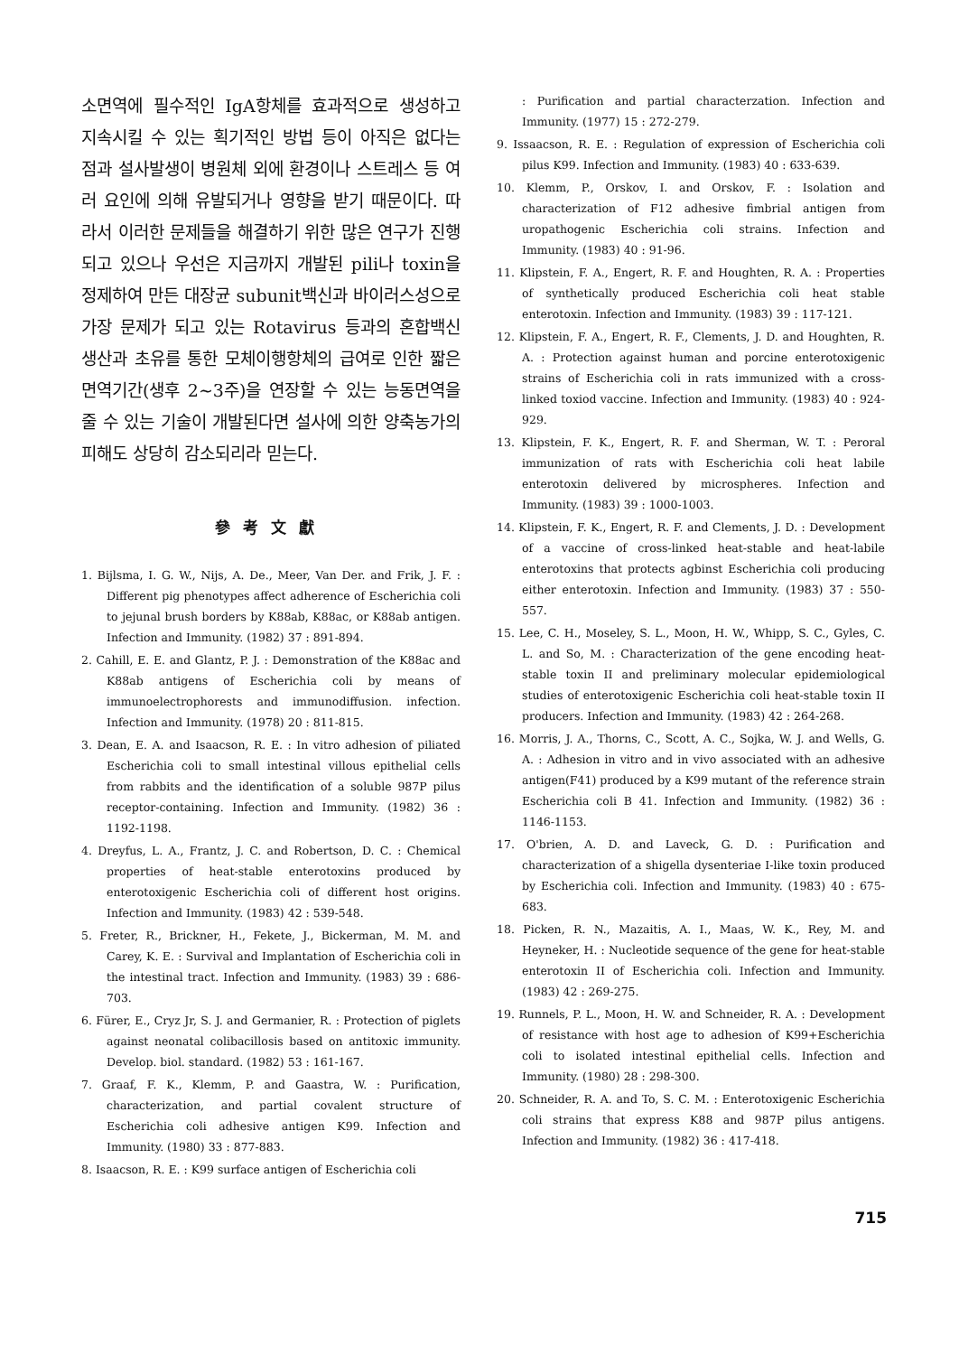소면역에 필수적인 IgA항체를 효과적으로 생성하고 지속시킬 수 있는 획기적인 방법 등이 아직은 없다는 점과 설사발생이 병원체 외에 환경이나 스트레스 등 여러 요인에 의해 유발되거나 영향을 받기 때문이다. 따라서 이러한 문제들을 해결하기 위한 많은 연구가 진행되고 있으나 우선은 지금까지 개발된 pili나 toxin을 정제하여 만든 대장균 subunit백신과 바이러스성으로 가장 문제가 되고 있는 Rotavirus 등과의 혼합백신 생산과 초유를 통한 모체이행항체의 급여로 인한 짧은 면역기간(생후 2~3주)을 연장할 수 있는 능동면역을 줄 수 있는 기술이 개발된다면 설사에 의한 양축농가의 피해도 상당히 감소되리라 믿는다.
參考文獻
1. Bijlsma, I. G. W., Nijs, A. De., Meer, Van Der. and Frik, J. F. : Different pig phenotypes affect adherence of Escherichia coli to jejunal brush borders by K88ab, K88ac, or K88ab antigen. Infection and Immunity. (1982) 37 : 891-894.
2. Cahill, E. E. and Glantz, P. J. : Demonstration of the K88ac and K88ab antigens of Escherichia coli by means of immunoelectrophorests and immunodiffusion. infection. Infection and Immunity. (1978) 20 : 811-815.
3. Dean, E. A. and Isaacson, R. E. : In vitro adhesion of piliated Escherichia coli to small intestinal villous epithelial cells from rabbits and the identification of a soluble 987P pilus receptor-containing. Infection and Immunity. (1982) 36 : 1192-1198.
4. Dreyfus, L. A., Frantz, J. C. and Robertson, D. C. : Chemical properties of heat-stable enterotoxins produced by enterotoxigenic Escherichia coli of different host origins. Infection and Immunity. (1983) 42 : 539-548.
5. Freter, R., Brickner, H., Fekete, J., Bickerman, M. M. and Carey, K. E. : Survival and Implantation of Escherichia coli in the intestinal tract. Infection and Immunity. (1983) 39 : 686-703.
6. Fürer, E., Cryz Jr, S. J. and Germanier, R. : Protection of piglets against neonatal colibacillosis based on antitoxic immunity. Develop. biol. standard. (1982) 53 : 161-167.
7. Graaf, F. K., Klemm, P. and Gaastra, W. : Purification, characterization, and partial covalent structure of Escherichia coli adhesive antigen K99. Infection and Immunity. (1980) 33 : 877-883.
8. Isaacson, R. E. : K99 surface antigen of Escherichia coli
: Purification and partial characterzation. Infection and Immunity. (1977) 15 : 272-279.
9. Issaacson, R. E. : Regulation of expression of Escherichia coli pilus K99. Infection and Immunity. (1983) 40 : 633-639.
10. Klemm, P., Orskov, I. and Orskov, F. : Isolation and characterization of F12 adhesive fimbrial antigen from uropathogenic Escherichia coli strains. Infection and Immunity. (1983) 40 : 91-96.
11. Klipstein, F. A., Engert, R. F. and Houghten, R. A. : Properties of synthetically produced Escherichia coli heat stable enterotoxin. Infection and Immunity. (1983) 39 : 117-121.
12. Klipstein, F. A., Engert, R. F., Clements, J. D. and Houghten, R. A. : Protection against human and porcine enterotoxigenic strains of Escherichia coli in rats immunized with a cross-linked toxiod vaccine. Infection and Immunity. (1983) 40 : 924-929.
13. Klipstein, F. K., Engert, R. F. and Sherman, W. T. : Peroral immunization of rats with Escherichia coli heat labile enterotoxin delivered by microspheres. Infection and Immunity. (1983) 39 : 1000-1003.
14. Klipstein, F. K., Engert, R. F. and Clements, J. D. : Development of a vaccine of cross-linked heat-stable and heat-labile enterotoxins that protects agbinst Escherichia coli producing either enterotoxin. Infection and Immunity. (1983) 37 : 550-557.
15. Lee, C. H., Moseley, S. L., Moon, H. W., Whipp, S. C., Gyles, C. L. and So, M. : Characterization of the gene encoding heat-stable toxin II and preliminary molecular epidemiological studies of enterotoxigenic Escherichia coli heat-stable toxin II producers. Infection and Immunity. (1983) 42 : 264-268.
16. Morris, J. A., Thorns, C., Scott, A. C., Sojka, W. J. and Wells, G. A. : Adhesion in vitro and in vivo associated with an adhesive antigen(F41) produced by a K99 mutant of the reference strain Escherichia coli B 41. Infection and Immunity. (1982) 36 : 1146-1153.
17. O'brien, A. D. and Laveck, G. D. : Purification and characterization of a shigella dysenteriae I-like toxin produced by Escherichia coli. Infection and Immunity. (1983) 40 : 675-683.
18. Picken, R. N., Mazaitis, A. I., Maas, W. K., Rey, M. and Heyneker, H. : Nucleotide sequence of the gene for heat-stable enterotoxin II of Escherichia coli. Infection and Immunity. (1983) 42 : 269-275.
19. Runnels, P. L., Moon, H. W. and Schneider, R. A. : Development of resistance with host age to adhesion of K99+Escherichia coli to isolated intestinal epithelial cells. Infection and Immunity. (1980) 28 : 298-300.
20. Schneider, R. A. and To, S. C. M. : Enterotoxigenic Escherichia coli strains that express K88 and 987P pilus antigens. Infection and Immunity. (1982) 36 : 417-418.
715